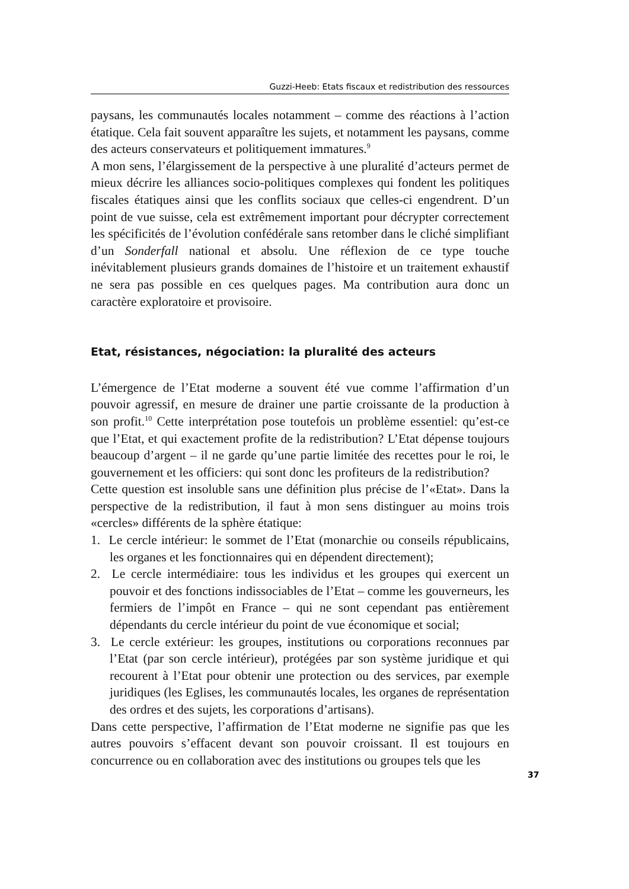Guzzi-Heeb: Etats fiscaux et redistribution des ressources
paysans, les communautés locales notamment – comme des réactions à l’action étatique. Cela fait souvent apparaître les sujets, et notamment les paysans, comme des acteurs conservateurs et politiquement immatures.<sup>9</sup>
A mon sens, l’élargissement de la perspective à une pluralité d’acteurs permet de mieux décrire les alliances socio-politiques complexes qui fondent les politiques fiscales étatiques ainsi que les conflits sociaux que celles-ci engendrent. D’un point de vue suisse, cela est extrêmement important pour décrypter correctement les spécificités de l’évolution confédérale sans retomber dans le cliché simplifiant d’un Sonderfall national et absolu. Une réflexion de ce type touche inévitablement plusieurs grands domaines de l’histoire et un traitement exhaustif ne sera pas possible en ces quelques pages. Ma contribution aura donc un caractère exploratoire et provisoire.
Etat, résistances, négociation: la pluralité des acteurs
L’émergence de l’Etat moderne a souvent été vue comme l’affirmation d’un pouvoir agressif, en mesure de drainer une partie croissante de la production à son profit.<sup>10</sup> Cette interprétation pose toutefois un problème essentiel: qu’est-ce que l’Etat, et qui exactement profite de la redistribution? L’Etat dépense toujours beaucoup d’argent – il ne garde qu’une partie limitée des recettes pour le roi, le gouvernement et les officiers: qui sont donc les profiteurs de la redistribution?
Cette question est insoluble sans une définition plus précise de l’«Etat». Dans la perspective de la redistribution, il faut à mon sens distinguer au moins trois «cercles» différents de la sphère étatique:
1. Le cercle intérieur: le sommet de l’Etat (monarchie ou conseils républicains, les organes et les fonctionnaires qui en dépendent directement);
2. Le cercle intermédiaire: tous les individus et les groupes qui exercent un pouvoir et des fonctions indissociables de l’Etat – comme les gouverneurs, les fermiers de l’impôt en France – qui ne sont cependant pas entièrement dépendants du cercle intérieur du point de vue économique et social;
3. Le cercle extérieur: les groupes, institutions ou corporations reconnues par l’Etat (par son cercle intérieur), protégées par son système juridique et qui recourent à l’Etat pour obtenir une protection ou des services, par exemple juridiques (les Eglises, les communautés locales, les organes de représentation des ordres et des sujets, les corporations d’artisans).
Dans cette perspective, l’affirmation de l’Etat moderne ne signifie pas que les autres pouvoirs s’effacent devant son pouvoir croissant. Il est toujours en concurrence ou en collaboration avec des institutions ou groupes tels que les
37